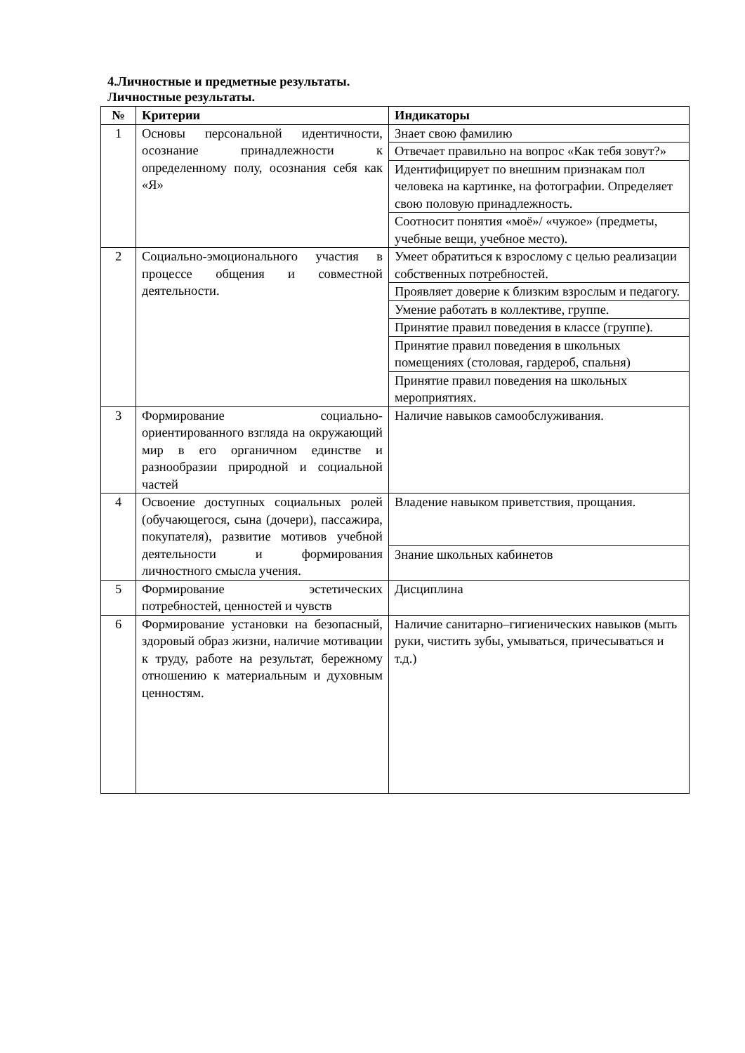4.Личностные и предметные результаты.
Личностные результаты.
| № | Критерии | Индикаторы |
| --- | --- | --- |
| 1 | Основы персональной идентичности, осознание принадлежности к определенному полу, осознания себя как «Я» | Знает свою фамилию |
| | | Отвечает правильно на вопрос «Как тебя зовут?» |
| | | Идентифицирует по внешним признакам пол человека на картинке, на фотографии. Определяет свою половую принадлежность. |
| | | Соотносит понятия «моё»/ «чужое» (предметы, учебные вещи, учебное место). |
| 2 | Социально-эмоционального участия в процессе общения и совместной деятельности. | Умеет обратиться к взрослому с целью реализации собственных потребностей. |
| | | Проявляет доверие к близким взрослым и педагогу. |
| | | Умение работать в коллективе, группе. |
| | | Принятие правил поведения в классе (группе). |
| | | Принятие правил поведения в школьных помещениях (столовая, гардероб, спальня) |
| | | Принятие правил поведения на школьных мероприятиях. |
| 3 | Формирование социально-ориентированного взгляда на окружающий мир в его органичном единстве и разнообразии природной и социальной частей | Наличие навыков самообслуживания. |
| 4 | Освоение доступных социальных ролей (обучающегося, сына (дочери), пассажира, покупателя), развитие мотивов учебной деятельности и формирования личностного смысла учения. | Владение навыком приветствия, прощания. |
| | | Знание школьных кабинетов |
| 5 | Формирование эстетических потребностей, ценностей и чувств | Дисциплина |
| 6 | Формирование установки на безопасный, здоровый образ жизни, наличие мотивации к труду, работе на результат, бережному отношению к материальным и духовным ценностям. | Наличие санитарно–гигиенических навыков (мыть руки, чистить зубы, умываться, причесываться и т.д.) |